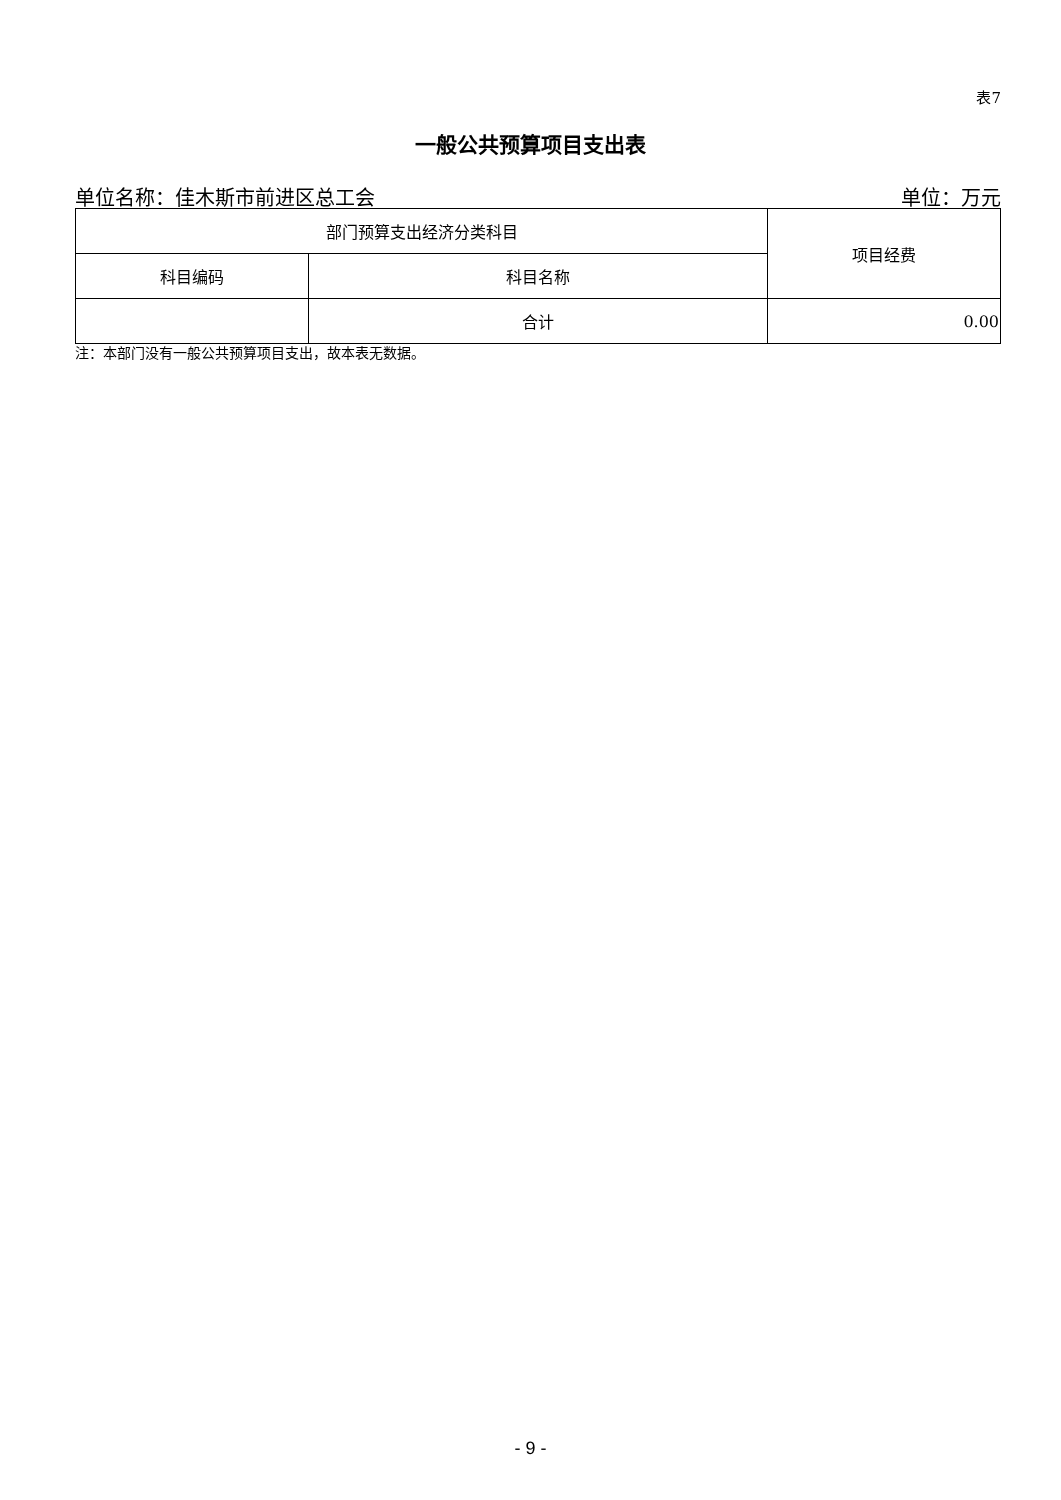表7
一般公共预算项目支出表
单位名称：佳木斯市前进区总工会 单位：万元
| 部门预算支出经济分类科目 | | 项目经费 |
| --- | --- | --- |
| 科目编码 | 科目名称 | |
| | 合计 | 0.00 |
注：本部门没有一般公共预算项目支出，故本表无数据。
- 9 -